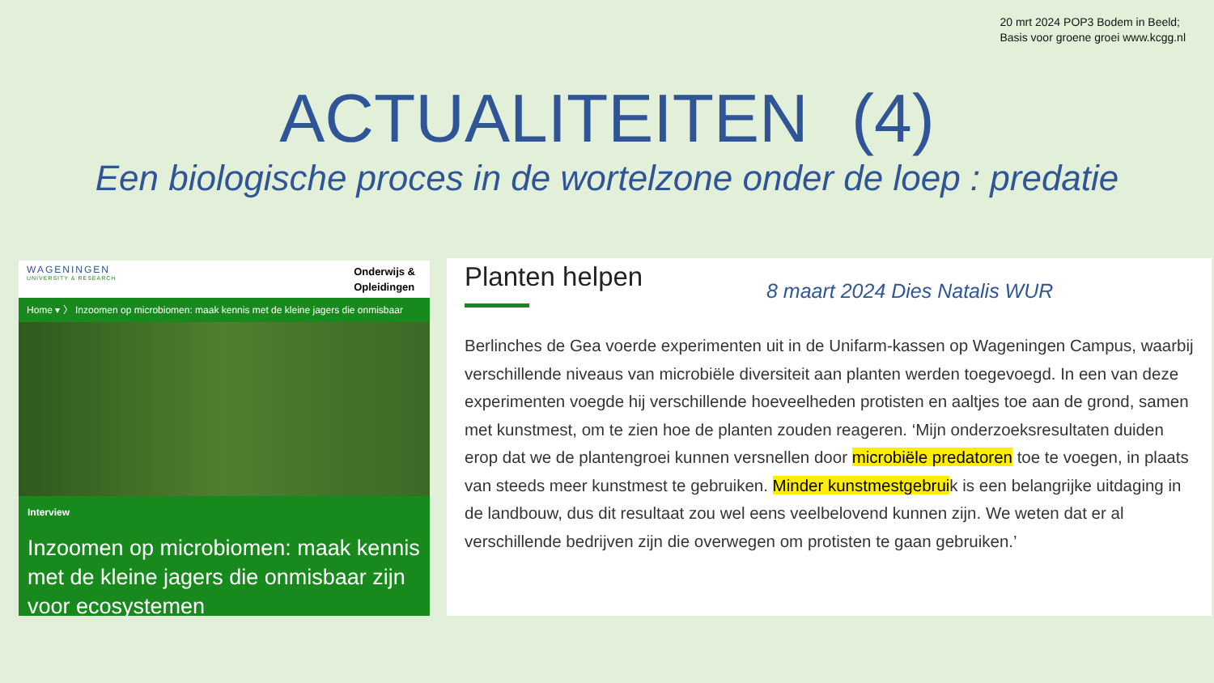20 mrt 2024 POP3 Bodem in Beeld;
Basis voor groene groei www.kcgg.nl
ACTUALITEITEN (4)
Een biologische proces in de wortelzone onder de loep : predatie
WAGENINGEN
UNIVERSITY & RESEARCH
Onderwijs &
Opleidingen
Home ▾ 〉 Inzoomen op microbiomen: maak kennis met de kleine jagers die onmisbaar
Interview
Inzoomen op microbiomen: maak kennis met de kleine jagers die onmisbaar zijn voor ecosystemen
Planten helpen
8 maart 2024 Dies Natalis WUR
Berlinches de Gea voerde experimenten uit in de Unifarm-kassen op Wageningen Campus, waarbij verschillende niveaus van microbiële diversiteit aan planten werden toegevoegd. In een van deze experimenten voegde hij verschillende hoeveelheden protisten en aaltjes toe aan de grond, samen met kunstmest, om te zien hoe de planten zouden reageren. ‘Mijn onderzoeksresultaten duiden erop dat we de plantengroei kunnen versnellen door microbiële predatoren toe te voegen, in plaats van steeds meer kunstmest te gebruiken. Minder kunstmestgebruik is een belangrijke uitdaging in de landbouw, dus dit resultaat zou wel eens veelbelovend kunnen zijn. We weten dat er al verschillende bedrijven zijn die overwegen om protisten te gaan gebruiken.’